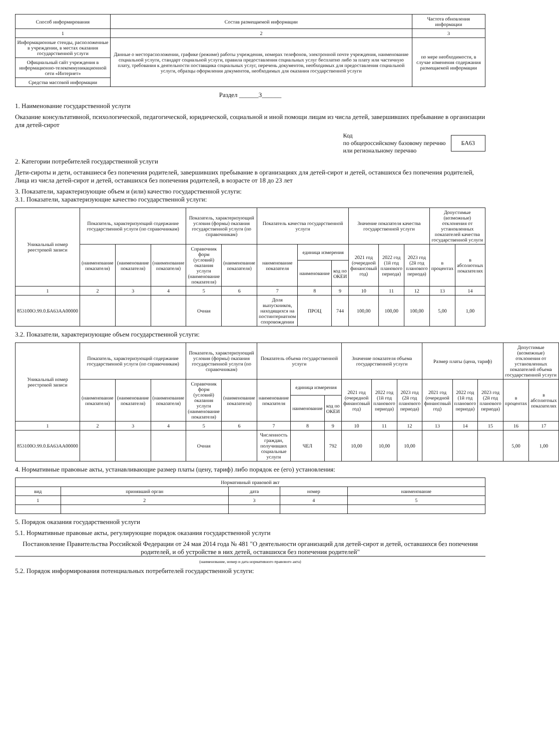| Способ информирования | Состав размещаемой информации | Частота обновления информации |
| --- | --- | --- |
| 1 | 2 | 3 |
| Информационные стенды, расположенные в учреждении, в местах оказания государственной услуги | Данные о месторасположении, графике (режиме) работы учреждения, номерах телефонов, электронной почте учреждения, наименование социальной услуги, стандарт социальной услуги, правила предоставления социальных услуг бесплатно либо за плату или частичную плату, требования к деятельности поставщика социальных услуг, перечень документов, необходимых для предоставления социальной услуги, образцы оформления документов, необходимых для оказания государственной услуги | по мере необходимости, в случае изменения содержания размещаемой информации |
| Официальный сайт учреждения в информационно-телекоммуникационной сети «Интернет» | | |
| Средства массовой информации | | |
Раздел ______3______
1. Наименование государственной услуги
Оказание консультативной, психологической, педагогической, юридической, социальной и иной помощи лицам из числа детей, завершивших пребывание в организации для детей-сирот
Код
по общероссийскому базовому перечню
или региональному перечню БА63
2. Категории потребителей государственной услуги
Дети-сироты и дети, оставшиеся без попечения родителей, завершивших пребывание в организациях для детей-сирот и детей, оставшихся без попечения родителей, Лица из числа детей-сирот и детей, оставшихся без попечения родителей, в возрасте от 18 до 23 лет
3. Показатели, характеризующие объем и (или) качество государственной услуги:
3.1. Показатели, характеризующие качество государственной услуги:
| Уникальный номер реестровой записи | Показатель, характеризующий содержание государственной услуги (по справочникам) | | | Показатель, характеризующий условия (формы) оказания государственной услуги (по справочникам) | | Показатель качества государственной услуги | | | Значение показателя качества государственной услуги | | | Допустимые (возможные) отклонения от установленных показателей качества государственной услуги | |
| --- | --- | --- | --- | --- | --- | --- | --- | --- | --- | --- | --- | --- | --- |
| | (наименование показателя) | (наименование показателя) | (наименование показателя) | Справочник форм (условий) оказания услуги (наименование показателя) | (наименование показателя) | наименование показателя | единица измерения | | 2021 год (очередной финансовый год) | 2022 год (1й год планового периода) | 2023 год (2й год планового периода) | в процентах | в абсолютных показателях |
| | | | | | | | наименование | код по ОКЕИ | | | | | |
| 1 | 2 | 3 | 4 | 5 | 6 | 7 | 8 | 9 | 10 | 11 | 12 | 13 | 14 |
| 853100О.99.0.БА63АА00000 | | | | Очная | | Доля выпускников, находящихся на постинтернатном сопровождении | ПРОЦ | 744 | 100,00 | 100,00 | 100,00 | 5,00 | 1,00 |
3.2. Показатели, характеризующие объем государственной услуги:
| Уникальный номер реестровой записи | Показатель, характеризующий содержание государственной услуги (по справочникам) | | | Показатель, характеризующий условия (формы) оказания государственной услуги (по справочникам) | | Показатель объема государственной услуги | | | Значение показателя объема государственной услуги | | | Размер платы (цена, тариф) | | | Допустимые (возможные) отклонения от установленных показателей объема государственной услуги | |
| --- | --- | --- | --- | --- | --- | --- | --- | --- | --- | --- | --- | --- | --- | --- | --- | --- |
| | (наименование показателя) | (наименование показателя) | (наименование показателя) | Справочник форм (условий) оказания услуги (наименование показателя) | (наименование показателя) | наименование показателя | единица измерения | | 2021 год (очередной финансовый год) | 2022 год (1й год планового периода) | 2023 год (2й год планового периода) | 2021 год (очередной финансовый год) | 2022 год (1й год планового периода) | 2023 год (2й год планового периода) | в процентах | в абсолютных показателях |
| | | | | | | | наименование | код по ОКЕИ | | | | | | | | |
| 1 | 2 | 3 | 4 | 5 | 6 | 7 | 8 | 9 | 10 | 11 | 12 | 13 | 14 | 15 | 16 | 17 |
| 853100О.99.0.БА63АА00000 | | | | Очная | | Численность граждан, получивших социальные услуги | ЧЕЛ | 792 | 10,00 | 10,00 | 10,00 | | | | 5,00 | 1,00 |
4. Нормативные правовые акты, устанавливающие размер платы (цену, тариф) либо порядок ее (его) установления:
| Нормативный правовой акт | | | | |
| --- | --- | --- | --- | --- |
| вид | принявший орган | дата | номер | наименование |
| 1 | 2 | 3 | 4 | 5 |
5. Порядок оказания государственной услуги
5.1. Нормативные правовые акты, регулирующие порядок оказания государственной услуги
Постановление Правительства Российской Федерации от 24 мая 2014 года № 481 "О деятельности организаций для детей-сирот и детей, оставшихся без попечения родителей, и об устройстве в них детей, оставшихся без попечения родителей"
(наименование, номер и дата нормативного правового акта)
5.2. Порядок информирования потенциальных потребителей государственной услуги: